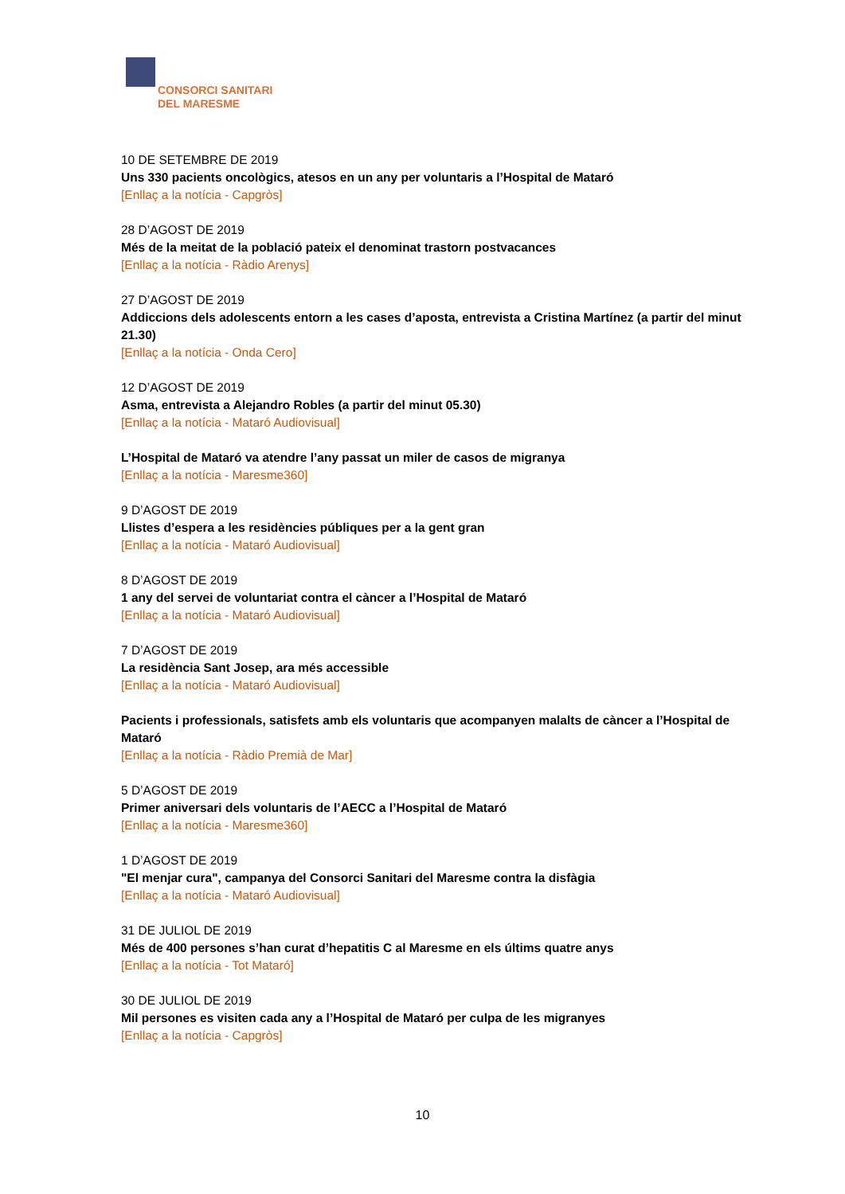CONSORCI SANITARI
DEL MARESME
10 DE SETEMBRE DE 2019
Uns 330 pacients oncològics, atesos en un any per voluntaris a l’Hospital de Mataró
[Enllaç a la notícia - Capgròs]
28 D’AGOST DE 2019
Més de la meitat de la població pateix el denominat trastorn postvacances
[Enllaç a la notícia - Ràdio Arenys]
27 D’AGOST DE 2019
Addiccions dels adolescents entorn a les cases d’aposta, entrevista a Cristina Martínez (a partir del minut 21.30)
[Enllaç a la notícia - Onda Cero]
12 D’AGOST DE 2019
Asma, entrevista a Alejandro Robles (a partir del minut 05.30)
[Enllaç a la notícia - Mataró Audiovisual]
L’Hospital de Mataró va atendre l’any passat un miler de casos de migranya
[Enllaç a la notícia - Maresme360]
9 D’AGOST DE 2019
Llistes d’espera a les residències públiques per a la gent gran
[Enllaç a la notícia - Mataró Audiovisual]
8 D’AGOST DE 2019
1 any del servei de voluntariat contra el càncer a l’Hospital de Mataró
[Enllaç a la notícia - Mataró Audiovisual]
7 D’AGOST DE 2019
La residència Sant Josep, ara més accessible
[Enllaç a la notícia - Mataró Audiovisual]
Pacients i professionals, satisfets amb els voluntaris que acompanyen malalts de càncer a l’Hospital de Mataró
[Enllaç a la notícia - Ràdio Premià de Mar]
5 D’AGOST DE 2019
Primer aniversari dels voluntaris de l’AECC a l’Hospital de Mataró
[Enllaç a la notícia - Maresme360]
1 D’AGOST DE 2019
"El menjar cura", campanya del Consorci Sanitari del Maresme contra la disfàgia
[Enllaç a la notícia - Mataró Audiovisual]
31 DE JULIOL DE 2019
Més de 400 persones s’han curat d’hepatitis C al Maresme en els últims quatre anys
[Enllaç a la notícia - Tot Mataró]
30 DE JULIOL DE 2019
Mil persones es visiten cada any a l’Hospital de Mataró per culpa de les migranyes
[Enllaç a la notícia - Capgròs]
10